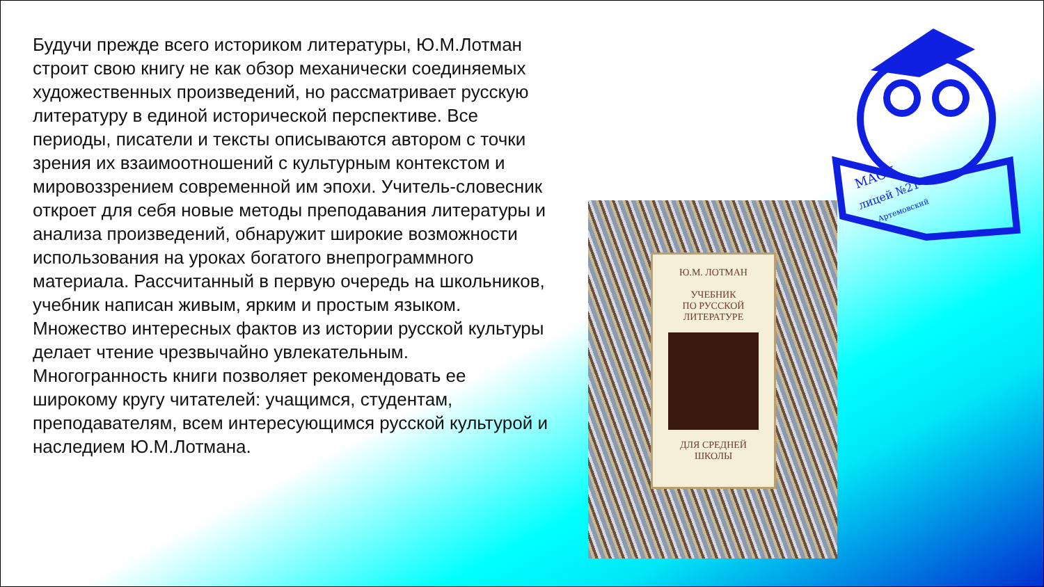Будучи прежде всего историком литературы, Ю.М.Лотман строит свою книгу не как обзор механически соединяемых художественных произведений, но рассматривает русскую литературу в единой исторической перспективе. Все периоды, писатели и тексты описываются автором с точки зрения их взаимоотношений с культурным контекстом и мировоззрением современной им эпохи. Учитель-словесник откроет для себя новые методы преподавания литературы и анализа произведений, обнаружит широкие возможности использования на уроках богатого внепрограммного материала. Рассчитанный в первую очередь на школьников, учебник написан живым, ярким и простым языком. Множество интересных фактов из истории русской культуры делает чтение чрезвычайно увлекательным. Многогранность книги позволяет рекомендовать ее широкому кругу читателей: учащимся, студентам, преподавателям, всем интересующимся русской культурой и наследием Ю.М.Лотмана.
Ю.М. ЛОТМАН
УЧЕБНИК
ПО РУССКОЙ
ЛИТЕРАТУРЕ
ДЛЯ СРЕДНЕЙ
ШКОЛЫ
МАОУ
лицей №21
г. Артемовский